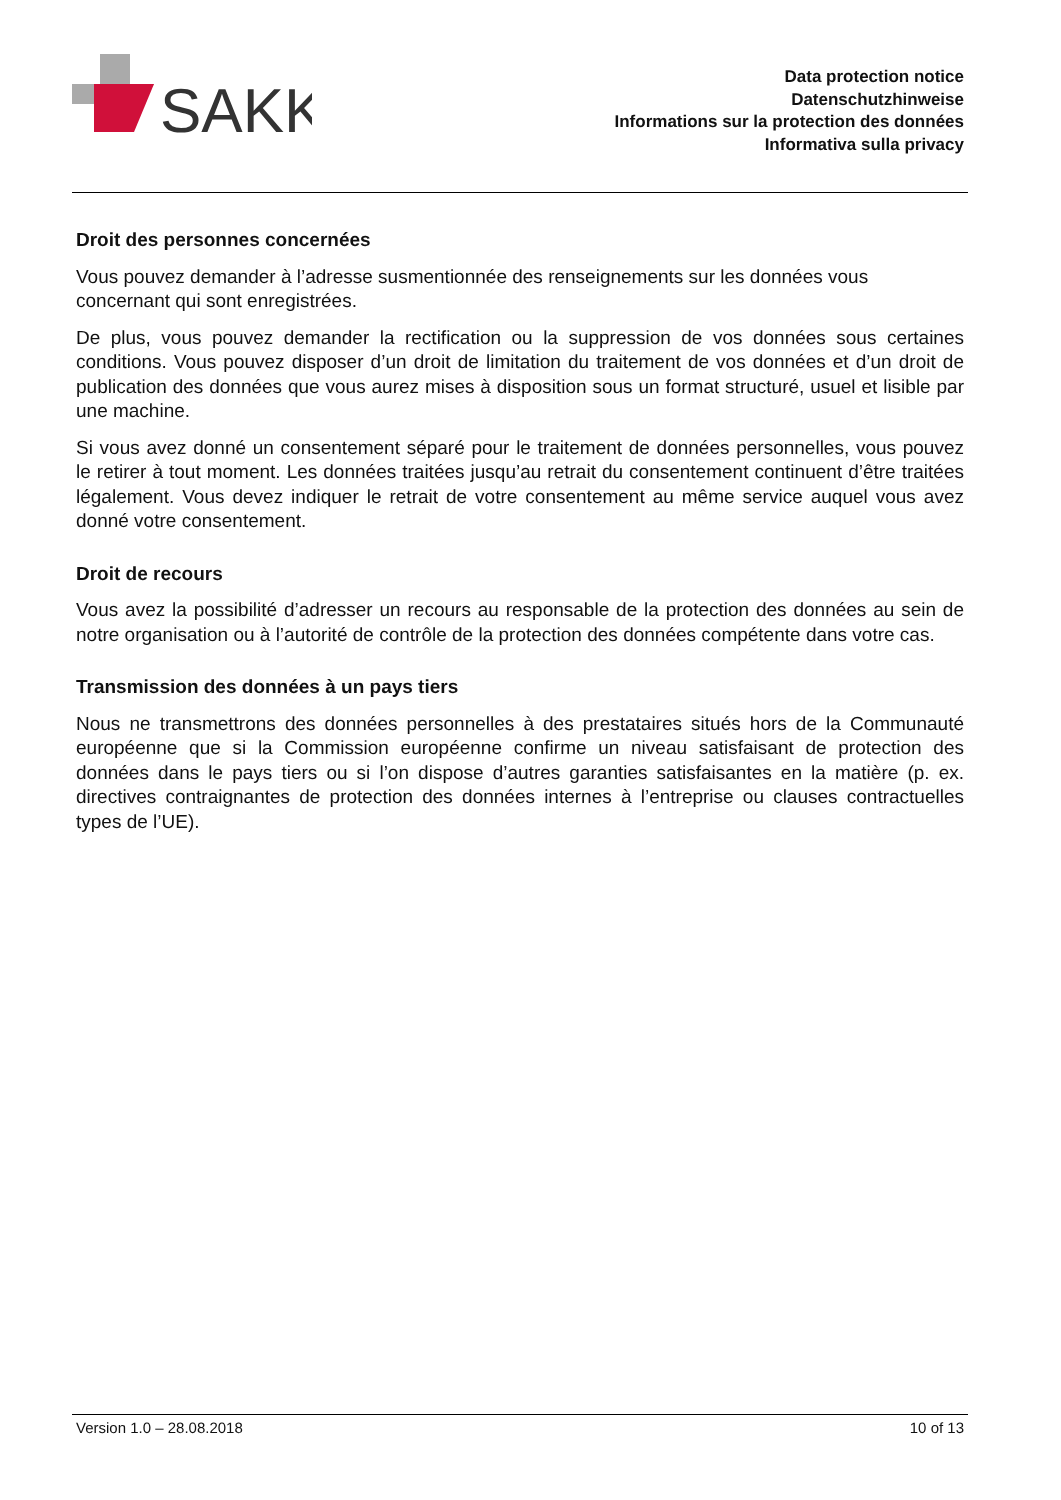SAKK
Data protection notice
Datenschutzhinweise
Informations sur la protection des données
Informativa sulla privacy
Droit des personnes concernées
Vous pouvez demander à l’adresse susmentionnée des renseignements sur les données vous concernant qui sont enregistrées.
De plus, vous pouvez demander la rectification ou la suppression de vos données sous certaines conditions. Vous pouvez disposer d’un droit de limitation du traitement de vos données et d’un droit de publication des données que vous aurez mises à disposition sous un format structuré, usuel et lisible par une machine.
Si vous avez donné un consentement séparé pour le traitement de données personnelles, vous pouvez le retirer à tout moment. Les données traitées jusqu’au retrait du consentement continuent d’être traitées légalement. Vous devez indiquer le retrait de votre consentement au même service auquel vous avez donné votre consentement.
Droit de recours
Vous avez la possibilité d’adresser un recours au responsable de la protection des données au sein de notre organisation ou à l’autorité de contrôle de la protection des données compétente dans votre cas.
Transmission des données à un pays tiers
Nous ne transmettrons des données personnelles à des prestataires situés hors de la Communauté européenne que si la Commission européenne confirme un niveau satisfaisant de protection des données dans le pays tiers ou si l’on dispose d’autres garanties satisfaisantes en la matière (p. ex. directives contraignantes de protection des données internes à l’entreprise ou clauses contractuelles types de l’UE).
Version 1.0 – 28.08.2018 10 of 13